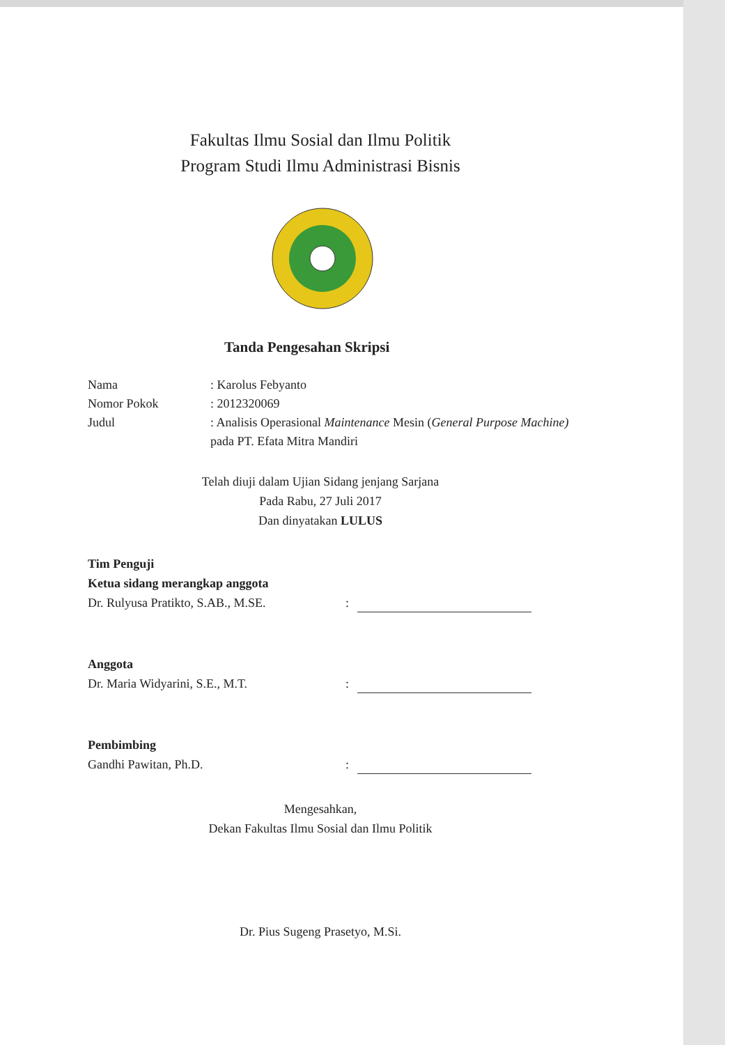Fakultas Ilmu Sosial dan Ilmu Politik
Program Studi Ilmu Administrasi Bisnis
Tanda Pengesahan Skripsi
Nama : Karolus Febyanto
Nomor Pokok : 2012320069
Judul : Analisis Operasional Maintenance Mesin (General Purpose Machine) pada PT. Efata Mitra Mandiri
Telah diuji dalam Ujian Sidang jenjang Sarjana
Pada Rabu, 27 Juli 2017
Dan dinyatakan LULUS
Tim Penguji
Ketua sidang merangkap anggota
Dr. Rulyusa Pratikto, S.AB., M.SE.
:
Anggota
Dr. Maria Widyarini, S.E., M.T.
:
Pembimbing
Gandhi Pawitan, Ph.D.
:
Mengesahkan,
Dekan Fakultas Ilmu Sosial dan Ilmu Politik
Dr. Pius Sugeng Prasetyo, M.Si.